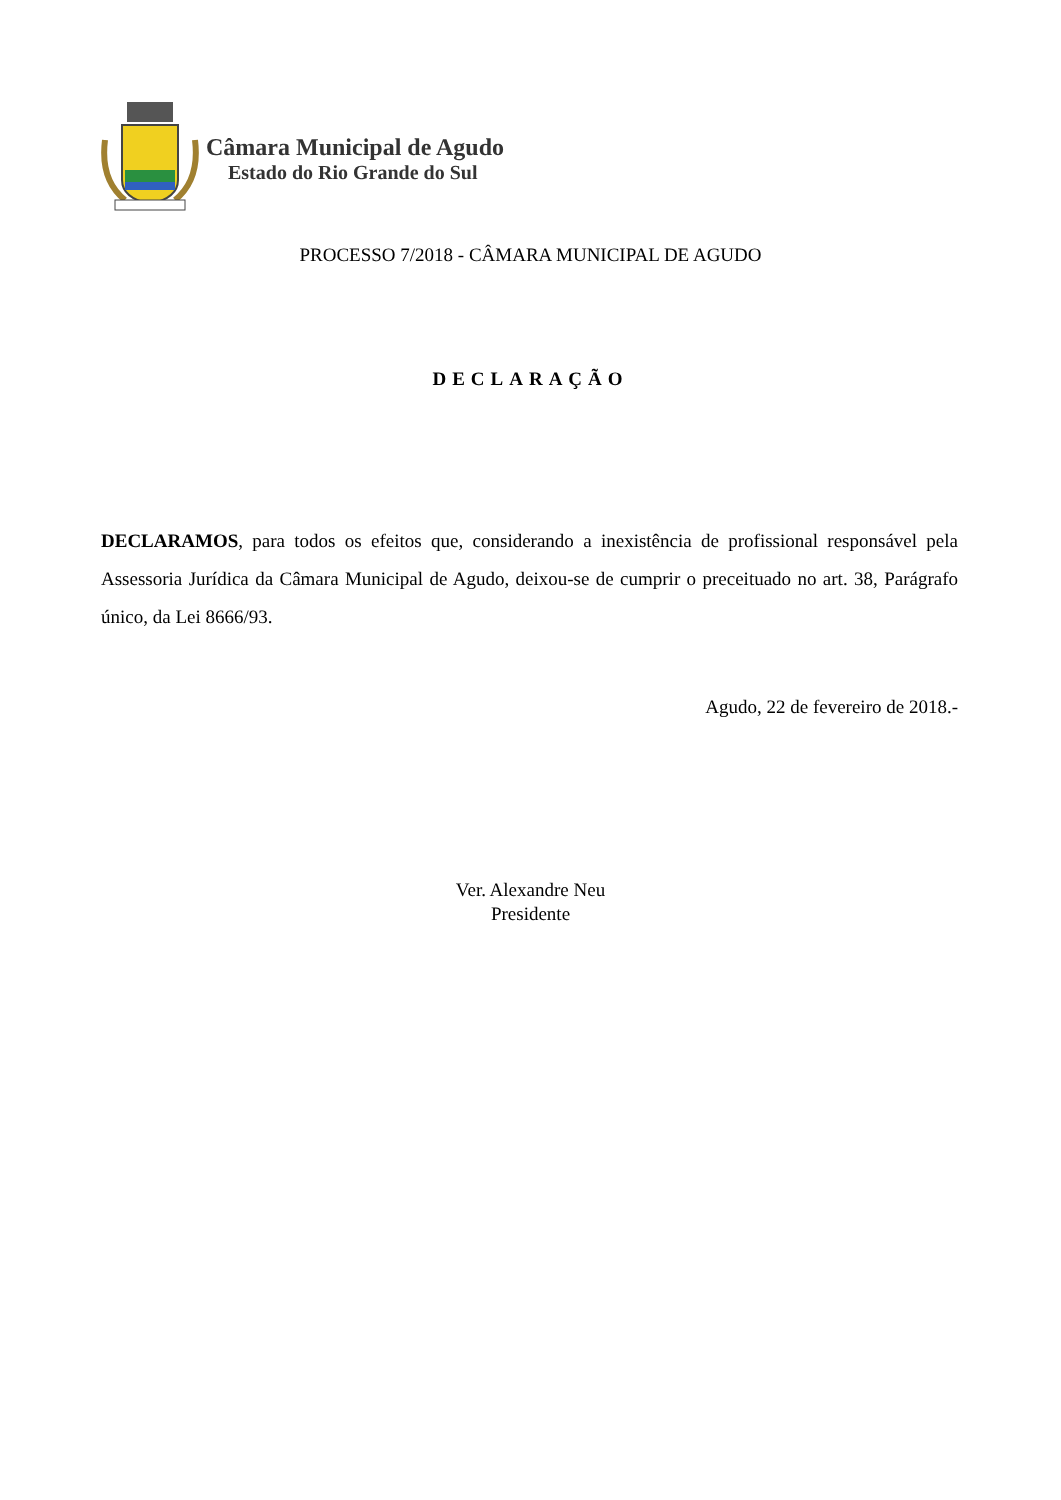Câmara Municipal de Agudo
Estado do Rio Grande do Sul
PROCESSO 7/2018 - CÂMARA MUNICIPAL DE AGUDO
DECLARAÇÃO
DECLARAMOS, para todos os efeitos que, considerando a inexistência de profissional responsável pela Assessoria Jurídica da Câmara Municipal de Agudo, deixou-se de cumprir o preceituado no art. 38, Parágrafo único, da Lei 8666/93.
Agudo, 22 de fevereiro de 2018.-
Ver. Alexandre Neu
Presidente